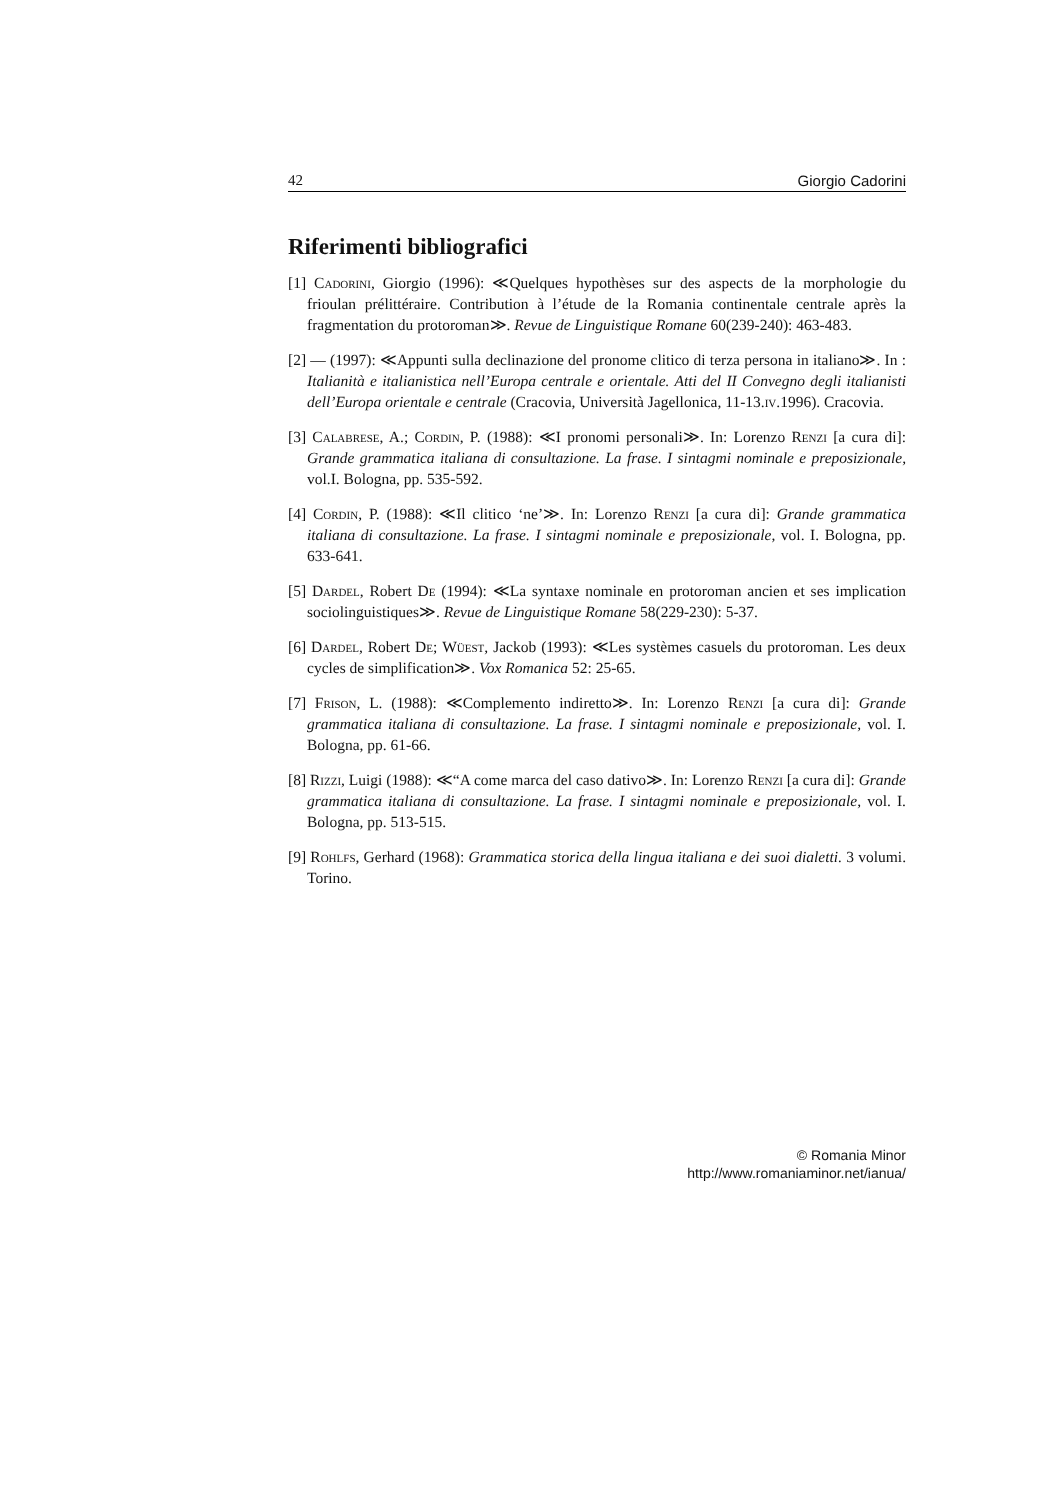42 Giorgio Cadorini
Riferimenti bibliografici
[1] Cadorini, Giorgio (1996): ≪Quelques hypothèses sur des aspects de la morphologie du frioulan prélittéraire. Contribution à l’étude de la Romania continentale centrale après la fragmentation du protoroman≫. Revue de Linguistique Romane 60(239-240): 463-483.
[2] — (1997): ≪Appunti sulla declinazione del pronome clitico di terza persona in italiano≫. In : Italianità e italianistica nell’Europa centrale e orientale. Atti del II Convegno degli italianisti dell’Europa orientale e centrale (Cracovia, Università Jagellonica, 11-13.iv.1996). Cracovia.
[3] Calabrese, A.; Cordin, P. (1988): ≪I pronomi personali≫. In: Lorenzo Renzi [a cura di]: Grande grammatica italiana di consultazione. La frase. I sintagmi nominale e preposizionale, vol.I. Bologna, pp. 535-592.
[4] Cordin, P. (1988): ≪Il clitico ‘ne’≫. In: Lorenzo Renzi [a cura di]: Grande grammatica italiana di consultazione. La frase. I sintagmi nominale e preposizionale, vol. I. Bologna, pp. 633-641.
[5] Dardel, Robert De (1994): ≪La syntaxe nominale en protoroman ancien et ses implication sociolinguistiques≫. Revue de Linguistique Romane 58(229-230): 5-37.
[6] Dardel, Robert De; Wüest, Jackob (1993): ≪Les systèmes casuels du protoroman. Les deux cycles de simplification≫. Vox Romanica 52: 25-65.
[7] Frison, L. (1988): ≪Complemento indiretto≫. In: Lorenzo Renzi [a cura di]: Grande grammatica italiana di consultazione. La frase. I sintagmi nominale e preposizionale, vol. I. Bologna, pp. 61-66.
[8] Rizzi, Luigi (1988): ≪“A come marca del caso dativo≫. In: Lorenzo Renzi [a cura di]: Grande grammatica italiana di consultazione. La frase. I sintagmi nominale e preposizionale, vol. I. Bologna, pp. 513-515.
[9] Rohlfs, Gerhard (1968): Grammatica storica della lingua italiana e dei suoi dialetti. 3 volumi. Torino.
© Romania Minor
http://www.romaniaminor.net/ianua/